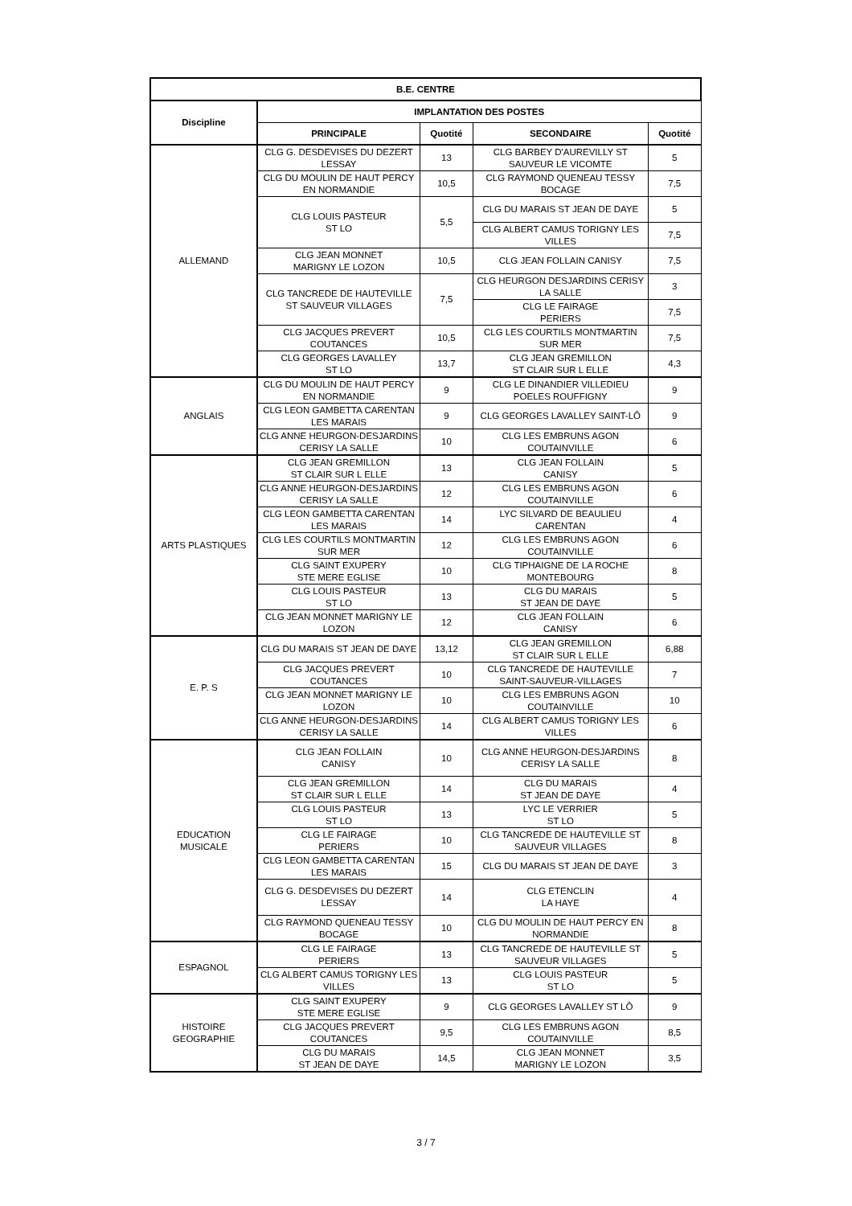| B.E. CENTRE | | | | |
| --- | --- | --- | --- | --- |
| Discipline | IMPLANTATION DES POSTES | | | |
| | PRINCIPALE | Quotité | SECONDAIRE | Quotité |
| ALLEMAND | CLG G. DESDEVISES DU DEZERT LESSAY | 13 | CLG BARBEY D'AUREVILLY ST SAUVEUR LE VICOMTE | 5 |
| | CLG DU MOULIN DE HAUT PERCY EN NORMANDIE | 10,5 | CLG RAYMOND QUENEAU TESSY BOCAGE | 7,5 |
| | CLG LOUIS PASTEUR ST LO | 5,5 | CLG DU MARAIS ST JEAN DE DAYE | 5 |
| | | | CLG ALBERT CAMUS TORIGNY LES VILLES | 7,5 |
| | CLG JEAN MONNET MARIGNY LE LOZON | 10,5 | CLG JEAN FOLLAIN CANISY | 7,5 |
| | CLG TANCREDE DE HAUTEVILLE ST SAUVEUR VILLAGES | 7,5 | CLG HEURGON DESJARDINS CERISY LA SALLE | 3 |
| | | | CLG LE FAIRAGE PERIERS | 7,5 |
| | CLG JACQUES PREVERT COUTANCES | 10,5 | CLG LES COURTILS MONTMARTIN SUR MER | 7,5 |
| | CLG GEORGES LAVALLEY ST LO | 13,7 | CLG JEAN GREMILLON ST CLAIR SUR L ELLE | 4,3 |
| ANGLAIS | CLG DU MOULIN DE HAUT PERCY EN NORMANDIE | 9 | CLG LE DINANDIER VILLEDIEU POELES ROUFFIGNY | 9 |
| | CLG LEON GAMBETTA CARENTAN LES MARAIS | 9 | CLG GEORGES LAVALLEY SAINT-LÔ | 9 |
| | CLG ANNE HEURGON-DESJARDINS CERISY LA SALLE | 10 | CLG LES EMBRUNS AGON COUTAINVILLE | 6 |
| ARTS PLASTIQUES | CLG JEAN GREMILLON ST CLAIR SUR L ELLE | 13 | CLG JEAN FOLLAIN CANISY | 5 |
| | CLG ANNE HEURGON-DESJARDINS CERISY LA SALLE | 12 | CLG LES EMBRUNS AGON COUTAINVILLE | 6 |
| | CLG LEON GAMBETTA CARENTAN LES MARAIS | 14 | LYC SILVARD DE BEAULIEU CARENTAN | 4 |
| | CLG LES COURTILS MONTMARTIN SUR MER | 12 | CLG LES EMBRUNS AGON COUTAINVILLE | 6 |
| | CLG SAINT EXUPERY STE MERE EGLISE | 10 | CLG TIPHAIGNE DE LA ROCHE MONTEBOURG | 8 |
| | CLG LOUIS PASTEUR ST LO | 13 | CLG DU MARAIS ST JEAN DE DAYE | 5 |
| | CLG JEAN MONNET MARIGNY LE LOZON | 12 | CLG JEAN FOLLAIN CANISY | 6 |
| E. P. S | CLG DU MARAIS ST JEAN DE DAYE | 13,12 | CLG JEAN GREMILLON ST CLAIR SUR L ELLE | 6,88 |
| | CLG JACQUES PREVERT COUTANCES | 10 | CLG TANCREDE DE HAUTEVILLE SAINT-SAUVEUR-VILLAGES | 7 |
| | CLG JEAN MONNET MARIGNY LE LOZON | 10 | CLG LES EMBRUNS AGON COUTAINVILLE | 10 |
| | CLG ANNE HEURGON-DESJARDINS CERISY LA SALLE | 14 | CLG ALBERT CAMUS TORIGNY LES VILLES | 6 |
| EDUCATION MUSICALE | CLG JEAN FOLLAIN CANISY | 10 | CLG ANNE HEURGON-DESJARDINS CERISY LA SALLE | 8 |
| | CLG JEAN GREMILLON ST CLAIR SUR L ELLE | 14 | CLG DU MARAIS ST JEAN DE DAYE | 4 |
| | CLG LOUIS PASTEUR ST LO | 13 | LYC LE VERRIER ST LO | 5 |
| | CLG LE FAIRAGE PERIERS | 10 | CLG TANCREDE DE HAUTEVILLE ST SAUVEUR VILLAGES | 8 |
| | CLG LEON GAMBETTA CARENTAN LES MARAIS | 15 | CLG DU MARAIS ST JEAN DE DAYE | 3 |
| | CLG G. DESDEVISES DU DEZERT LESSAY | 14 | CLG ETENCLIN LA HAYE | 4 |
| | CLG RAYMOND QUENEAU TESSY BOCAGE | 10 | CLG DU MOULIN DE HAUT PERCY EN NORMANDIE | 8 |
| ESPAGNOL | CLG LE FAIRAGE PERIERS | 13 | CLG TANCREDE DE HAUTEVILLE ST SAUVEUR VILLAGES | 5 |
| | CLG ALBERT CAMUS TORIGNY LES VILLES | 13 | CLG LOUIS PASTEUR ST LO | 5 |
| HISTOIRE GEOGRAPHIE | CLG SAINT EXUPERY STE MERE EGLISE | 9 | CLG GEORGES LAVALLEY ST LÔ | 9 |
| | CLG JACQUES PREVERT COUTANCES | 9,5 | CLG LES EMBRUNS AGON COUTAINVILLE | 8,5 |
| | CLG DU MARAIS ST JEAN DE DAYE | 14,5 | CLG JEAN MONNET MARIGNY LE LOZON | 3,5 |
3 / 7